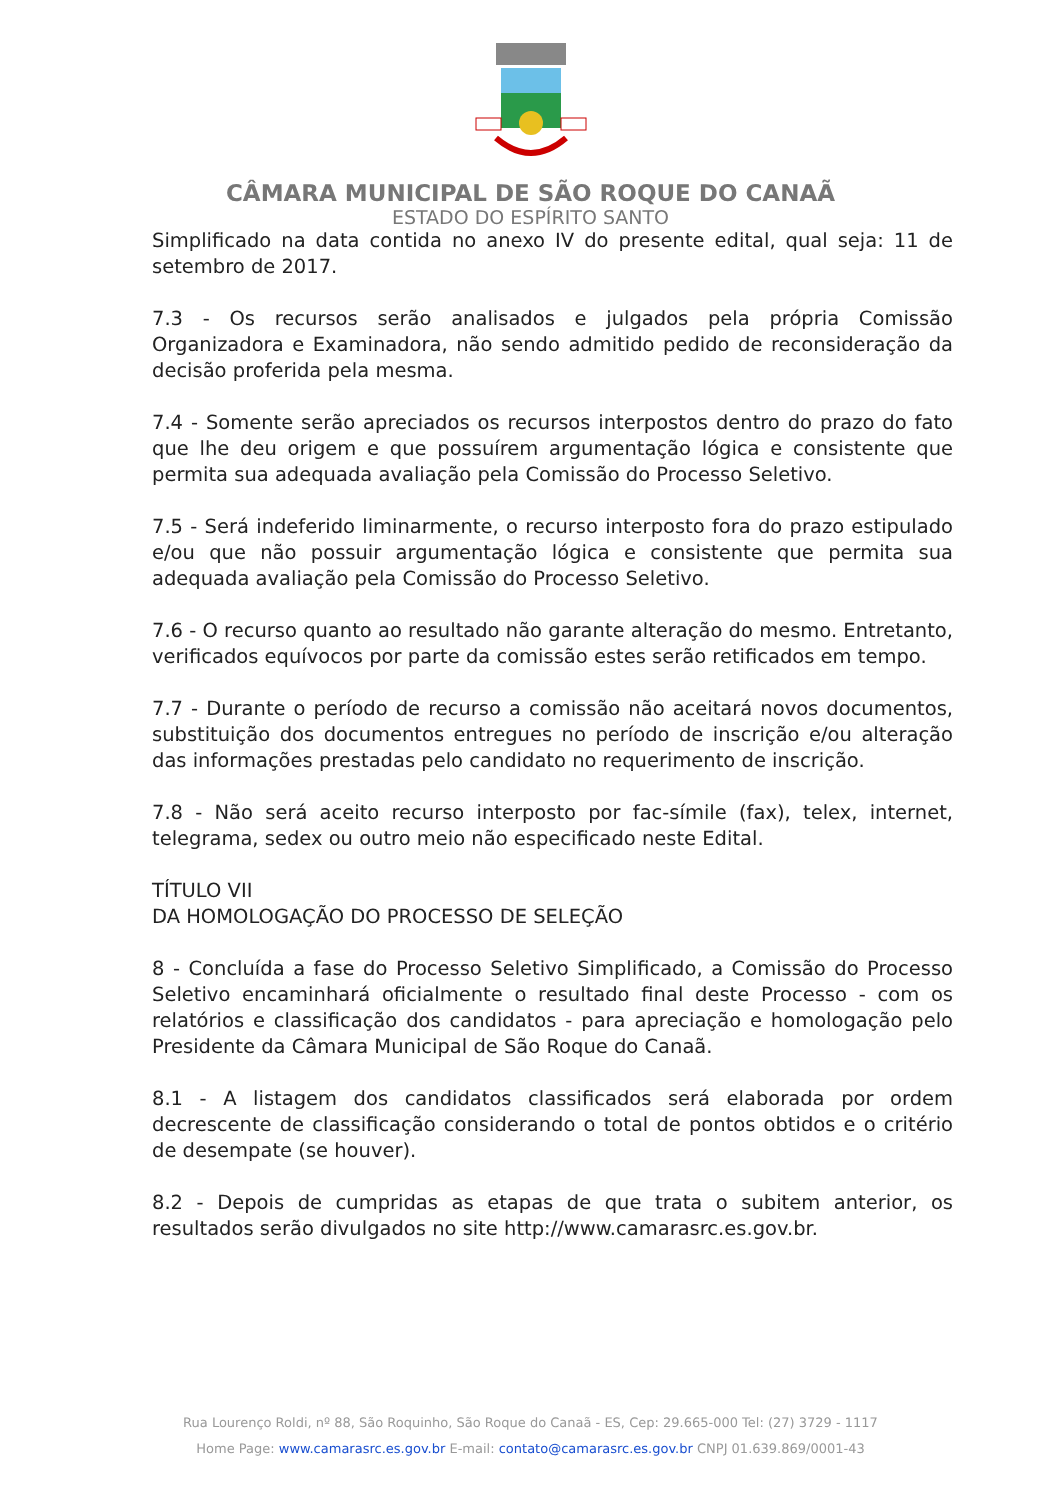CÂMARA MUNICIPAL DE SÃO ROQUE DO CANAÃ
ESTADO DO ESPÍRITO SANTO
Simplificado na data contida no anexo IV do presente edital, qual seja: 11 de setembro de 2017.
7.3 - Os recursos serão analisados e julgados pela própria Comissão Organizadora e Examinadora, não sendo admitido pedido de reconsideração da decisão proferida pela mesma.
7.4 - Somente serão apreciados os recursos interpostos dentro do prazo do fato que lhe deu origem e que possuírem argumentação lógica e consistente que permita sua adequada avaliação pela Comissão do Processo Seletivo.
7.5 - Será indeferido liminarmente, o recurso interposto fora do prazo estipulado e/ou que não possuir argumentação lógica e consistente que permita sua adequada avaliação pela Comissão do Processo Seletivo.
7.6 - O recurso quanto ao resultado não garante alteração do mesmo. Entretanto, verificados equívocos por parte da comissão estes serão retificados em tempo.
7.7 - Durante o período de recurso a comissão não aceitará novos documentos, substituição dos documentos entregues no período de inscrição e/ou alteração das informações prestadas pelo candidato no requerimento de inscrição.
7.8 - Não será aceito recurso interposto por fac-símile (fax), telex, internet, telegrama, sedex ou outro meio não especificado neste Edital.
TÍTULO VII
DA HOMOLOGAÇÃO DO PROCESSO DE SELEÇÃO
8 - Concluída a fase do Processo Seletivo Simplificado, a Comissão do Processo Seletivo encaminhará oficialmente o resultado final deste Processo - com os relatórios e classificação dos candidatos - para apreciação e homologação pelo Presidente da Câmara Municipal de São Roque do Canaã.
8.1 - A listagem dos candidatos classificados será elaborada por ordem decrescente de classificação considerando o total de pontos obtidos e o critério de desempate (se houver).
8.2 - Depois de cumpridas as etapas de que trata o subitem anterior, os resultados serão divulgados no site http://www.camarasrc.es.gov.br.
Rua Lourenço Roldi, nº 88, São Roquinho, São Roque do Canaã - ES, Cep: 29.665-000 Tel: (27) 3729 - 1117
Home Page: www.camarasrc.es.gov.br E-mail: contato@camarasrc.es.gov.br CNPJ 01.639.869/0001-43